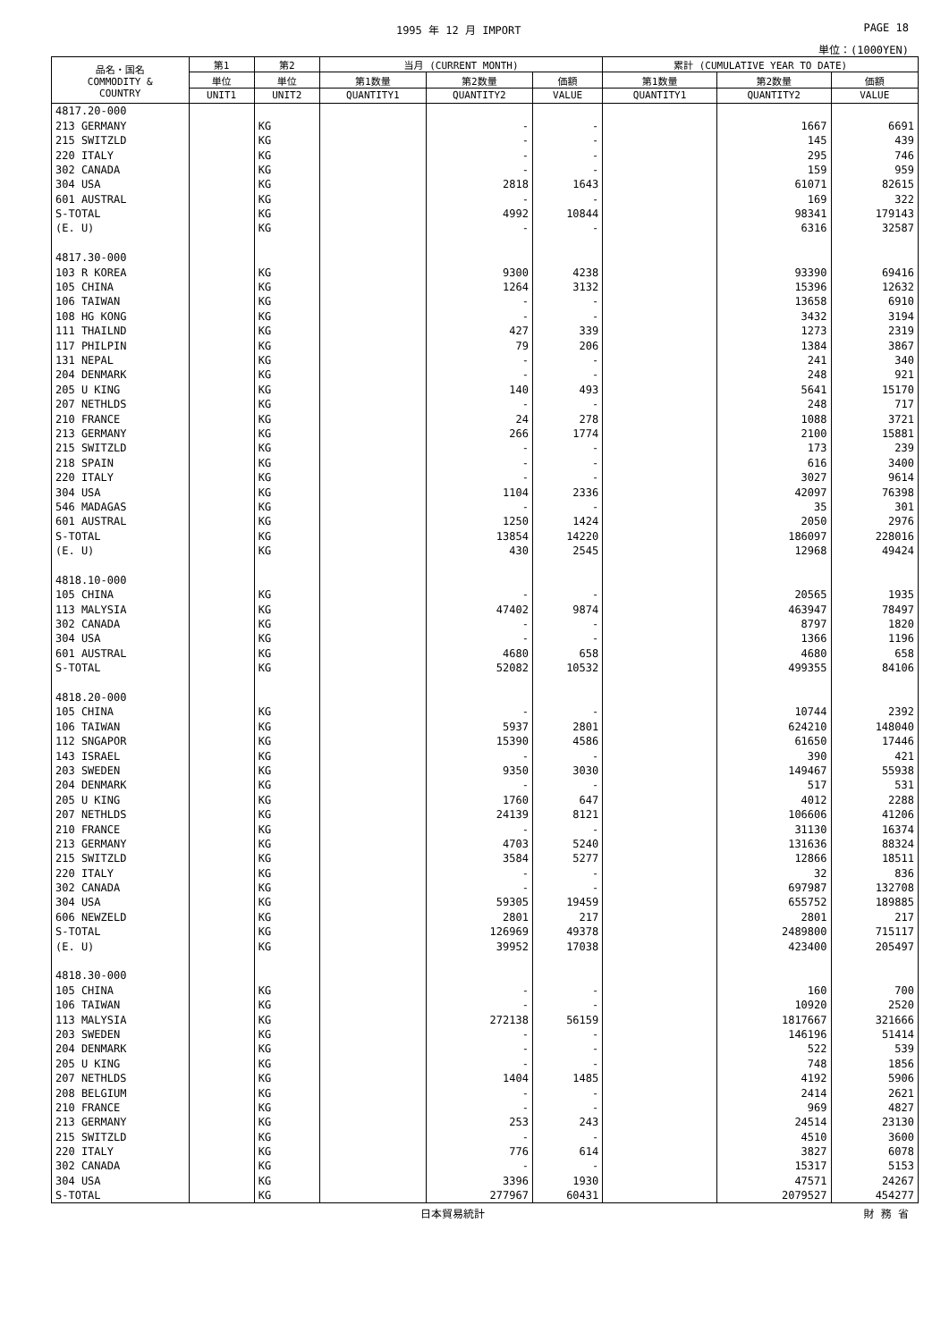1995 年 12 月 IMPORT PAGE 18
単位：(1000YEN)
| 品名・国名 COMMODITY & COUNTRY | 第1 | 第2 | 当月 (CURRENT MONTH) | | | 累計 (CUMULATIVE YEAR TO DATE) | | |
| --- | --- | --- | --- | --- | --- | --- | --- | --- |
| | 単位 | 単位 | 第1数量 | 第2数量 | 価額 | 第1数量 | 第2数量 | 価額 |
| | UNIT1 | UNIT2 | QUANTITY1 | QUANTITY2 | VALUE | QUANTITY1 | QUANTITY2 | VALUE |
| 4817.20-000 | | | | | | | | |
| 213 GERMANY | | KG | | - | - | | 1667 | 6691 |
| 215 SWITZLD | | KG | | - | - | | 145 | 439 |
| 220 ITALY | | KG | | - | - | | 295 | 746 |
| 302 CANADA | | KG | | - | - | | 159 | 959 |
| 304 USA | | KG | | 2818 | 1643 | | 61071 | 82615 |
| 601 AUSTRAL | | KG | | - | - | | 169 | 322 |
| S-TOTAL | | KG | | 4992 | 10844 | | 98341 | 179143 |
| (E. U) | | KG | | - | - | | 6316 | 32587 |
| 4817.30-000 | | | | | | | | |
| 103 R KOREA | | KG | | 9300 | 4238 | | 93390 | 69416 |
| 105 CHINA | | KG | | 1264 | 3132 | | 15396 | 12632 |
| 106 TAIWAN | | KG | | - | - | | 13658 | 6910 |
| 108 HG KONG | | KG | | - | - | | 3432 | 3194 |
| 111 THAILND | | KG | | 427 | 339 | | 1273 | 2319 |
| 117 PHILPIN | | KG | | 79 | 206 | | 1384 | 3867 |
| 131 NEPAL | | KG | | - | - | | 241 | 340 |
| 204 DENMARK | | KG | | - | - | | 248 | 921 |
| 205 U KING | | KG | | 140 | 493 | | 5641 | 15170 |
| 207 NETHLDS | | KG | | - | - | | 248 | 717 |
| 210 FRANCE | | KG | | 24 | 278 | | 1088 | 3721 |
| 213 GERMANY | | KG | | 266 | 1774 | | 2100 | 15881 |
| 215 SWITZLD | | KG | | - | - | | 173 | 239 |
| 218 SPAIN | | KG | | - | - | | 616 | 3400 |
| 220 ITALY | | KG | | - | - | | 3027 | 9614 |
| 304 USA | | KG | | 1104 | 2336 | | 42097 | 76398 |
| 546 MADAGAS | | KG | | - | - | | 35 | 301 |
| 601 AUSTRAL | | KG | | 1250 | 1424 | | 2050 | 2976 |
| S-TOTAL | | KG | | 13854 | 14220 | | 186097 | 228016 |
| (E. U) | | KG | | 430 | 2545 | | 12968 | 49424 |
| 4818.10-000 | | | | | | | | |
| 105 CHINA | | KG | | - | - | | 20565 | 1935 |
| 113 MALYSIA | | KG | | 47402 | 9874 | | 463947 | 78497 |
| 302 CANADA | | KG | | - | - | | 8797 | 1820 |
| 304 USA | | KG | | - | - | | 1366 | 1196 |
| 601 AUSTRAL | | KG | | 4680 | 658 | | 4680 | 658 |
| S-TOTAL | | KG | | 52082 | 10532 | | 499355 | 84106 |
| 4818.20-000 | | | | | | | | |
| 105 CHINA | | KG | | - | - | | 10744 | 2392 |
| 106 TAIWAN | | KG | | 5937 | 2801 | | 624210 | 148040 |
| 112 SNGAPOR | | KG | | 15390 | 4586 | | 61650 | 17446 |
| 143 ISRAEL | | KG | | - | - | | 390 | 421 |
| 203 SWEDEN | | KG | | 9350 | 3030 | | 149467 | 55938 |
| 204 DENMARK | | KG | | - | - | | 517 | 531 |
| 205 U KING | | KG | | 1760 | 647 | | 4012 | 2288 |
| 207 NETHLDS | | KG | | 24139 | 8121 | | 106606 | 41206 |
| 210 FRANCE | | KG | | - | - | | 31130 | 16374 |
| 213 GERMANY | | KG | | 4703 | 5240 | | 131636 | 88324 |
| 215 SWITZLD | | KG | | 3584 | 5277 | | 12866 | 18511 |
| 220 ITALY | | KG | | - | - | | 32 | 836 |
| 302 CANADA | | KG | | - | - | | 697987 | 132708 |
| 304 USA | | KG | | 59305 | 19459 | | 655752 | 189885 |
| 606 NEWZELD | | KG | | 2801 | 217 | | 2801 | 217 |
| S-TOTAL | | KG | | 126969 | 49378 | | 2489800 | 715117 |
| (E. U) | | KG | | 39952 | 17038 | | 423400 | 205497 |
| 4818.30-000 | | | | | | | | |
| 105 CHINA | | KG | | - | - | | 160 | 700 |
| 106 TAIWAN | | KG | | - | - | | 10920 | 2520 |
| 113 MALYSIA | | KG | | 272138 | 56159 | | 1817667 | 321666 |
| 203 SWEDEN | | KG | | - | - | | 146196 | 51414 |
| 204 DENMARK | | KG | | - | - | | 522 | 539 |
| 205 U KING | | KG | | - | - | | 748 | 1856 |
| 207 NETHLDS | | KG | | 1404 | 1485 | | 4192 | 5906 |
| 208 BELGIUM | | KG | | - | - | | 2414 | 2621 |
| 210 FRANCE | | KG | | - | - | | 969 | 4827 |
| 213 GERMANY | | KG | | 253 | 243 | | 24514 | 23130 |
| 215 SWITZLD | | KG | | - | - | | 4510 | 3600 |
| 220 ITALY | | KG | | 776 | 614 | | 3827 | 6078 |
| 302 CANADA | | KG | | - | - | | 15317 | 5153 |
| 304 USA | | KG | | 3396 | 1930 | | 47571 | 24267 |
| S-TOTAL | | KG | | 277967 | 60431 | | 2079527 | 454277 |
日本貿易統計 財 務 省